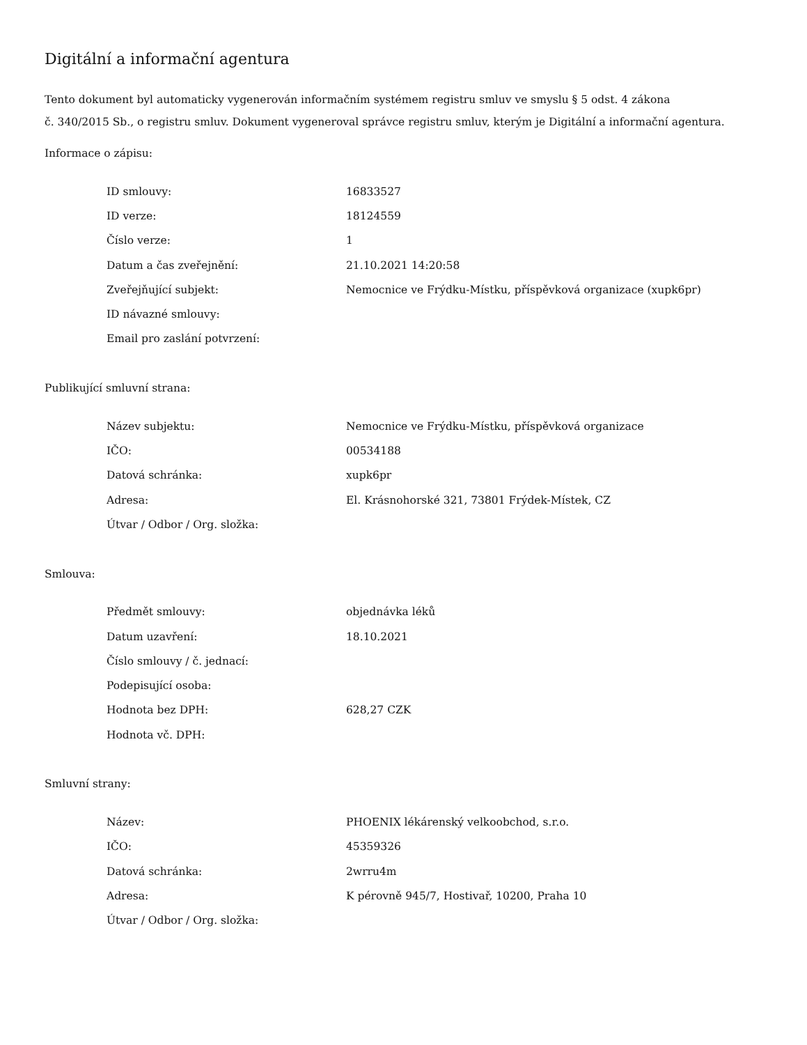Digitální a informační agentura
Tento dokument byl automaticky vygenerován informačním systémem registru smluv ve smyslu § 5 odst. 4 zákona
č. 340/2015 Sb., o registru smluv. Dokument vygeneroval správce registru smluv, kterým je Digitální a informační agentura.
Informace o zápisu:
| ID smlouvy: | 16833527 |
| ID verze: | 18124559 |
| Číslo verze: | 1 |
| Datum a čas zveřejnění: | 21.10.2021 14:20:58 |
| Zveřejňující subjekt: | Nemocnice ve Frýdku-Místku, příspěvková organizace (xupk6pr) |
| ID návazné smlouvy: | |
| Email pro zaslání potvrzení: | |
Publikující smluvní strana:
| Název subjektu: | Nemocnice ve Frýdku-Místku, příspěvková organizace |
| IČO: | 00534188 |
| Datová schránka: | xupk6pr |
| Adresa: | El. Krásnohorské 321, 73801 Frýdek-Místek, CZ |
| Útvar / Odbor / Org. složka: | |
Smlouva:
| Předmět smlouvy: | objednávka léků |
| Datum uzavření: | 18.10.2021 |
| Číslo smlouvy / č. jednací: | |
| Podepisující osoba: | |
| Hodnota bez DPH: | 628,27 CZK |
| Hodnota vč. DPH: | |
Smluvní strany:
| Název: | PHOENIX lékárenský velkoobchod, s.r.o. |
| IČO: | 45359326 |
| Datová schránka: | 2wrru4m |
| Adresa: | K pérovně 945/7, Hostivař, 10200, Praha 10 |
| Útvar / Odbor / Org. složka: | |